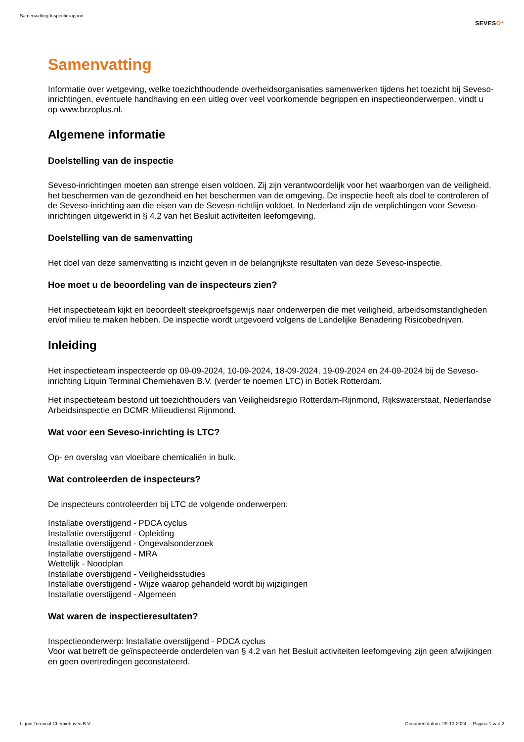Samenvatting Inspectierapport
SEVESO⁺
Samenvatting
Informatie over wetgeving, welke toezichthoudende overheidsorganisaties samenwerken tijdens het toezicht bij Seveso-inrichtingen, eventuele handhaving en een uitleg over veel voorkomende begrippen en inspectieonderwerpen, vindt u op www.brzoplus.nl.
Algemene informatie
Doelstelling van de inspectie
Seveso-inrichtingen moeten aan strenge eisen voldoen. Zij zijn verantwoordelijk voor het waarborgen van de veiligheid, het beschermen van de gezondheid en het beschermen van de omgeving. De inspectie heeft als doel te controleren of de Seveso-inrichting aan die eisen van de Seveso-richtlijn voldoet. In Nederland zijn de verplichtingen voor Seveso-inrichtingen uitgewerkt in § 4.2 van het Besluit activiteiten leefomgeving.
Doelstelling van de samenvatting
Het doel van deze samenvatting is inzicht geven in de belangrijkste resultaten van deze Seveso-inspectie.
Hoe moet u de beoordeling van de inspecteurs zien?
Het inspectieteam kijkt en beoordeelt steekproefsgewijs naar onderwerpen die met veiligheid, arbeidsomstandigheden en/of milieu te maken hebben. De inspectie wordt uitgevoerd volgens de Landelijke Benadering Risicobedrijven.
Inleiding
Het inspectieteam inspecteerde op 09-09-2024, 10-09-2024, 18-09-2024, 19-09-2024 en 24-09-2024 bij de Seveso-inrichting Liquin Terminal Chemiehaven B.V. (verder te noemen LTC) in Botlek Rotterdam.
Het inspectieteam bestond uit toezichthouders van Veiligheidsregio Rotterdam-Rijnmond, Rijkswaterstaat, Nederlandse Arbeidsinspectie en DCMR Milieudienst Rijnmond.
Wat voor een Seveso-inrichting is LTC?
Op- en overslag van vloeibare chemicaliën in bulk.
Wat controleerden de inspecteurs?
De inspecteurs controleerden bij LTC de volgende onderwerpen:
Installatie overstijgend - PDCA cyclus
Installatie overstijgend - Opleiding
Installatie overstijgend - Ongevalsonderzoek
Installatie overstijgend - MRA
Wettelijk - Noodplan
Installatie overstijgend - Veiligheidsstudies
Installatie overstijgend - Wijze waarop gehandeld wordt bij wijzigingen
Installatie overstijgend - Algemeen
Wat waren de inspectieresultaten?
Inspectieonderwerp: Installatie overstijgend - PDCA cyclus
Voor wat betreft de geïnspecteerde onderdelen van § 4.2 van het Besluit activiteiten leefomgeving zijn geen afwijkingen en geen overtredingen geconstateerd.
Liquin Terminal Chemiehaven B.V. Documentdatum: 29-10-2024 Pagina 1 van 2